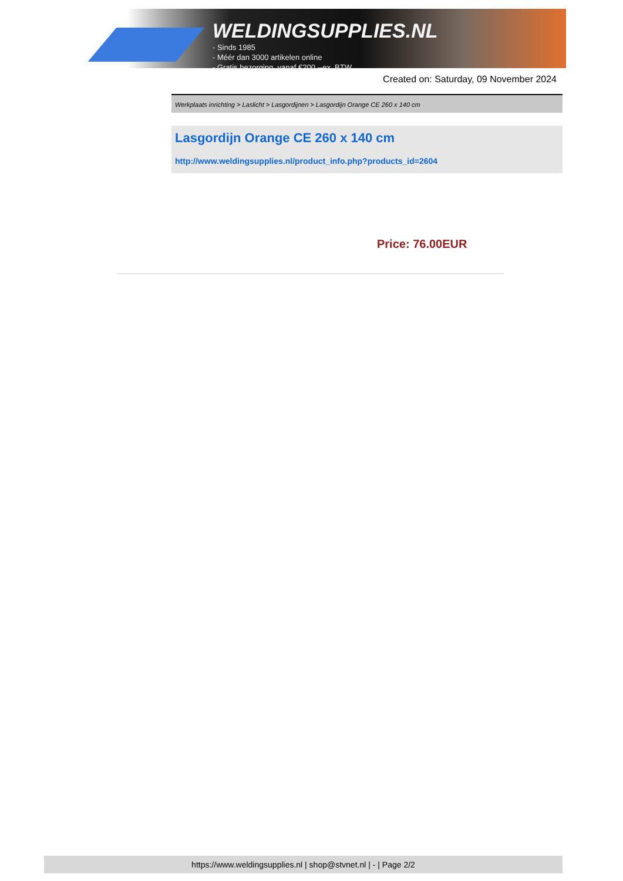WELDINGSUPPLIES.NL
- Sinds 1985
- Méér dan 3000 artikelen online
- Gratis bezorging, vanaf €200,--ex. BTW
Created on: Saturday, 09 November 2024
Werkplaats inrichting > Laslicht > Lasgordijnen > Lasgordijn Orange CE 260 x 140 cm
Lasgordijn Orange CE 260 x 140 cm
http://www.weldingsupplies.nl/product_info.php?products_id=2604
Price: 76.00EUR
https://www.weldingsupplies.nl | shop@stvnet.nl | - | Page 2/2